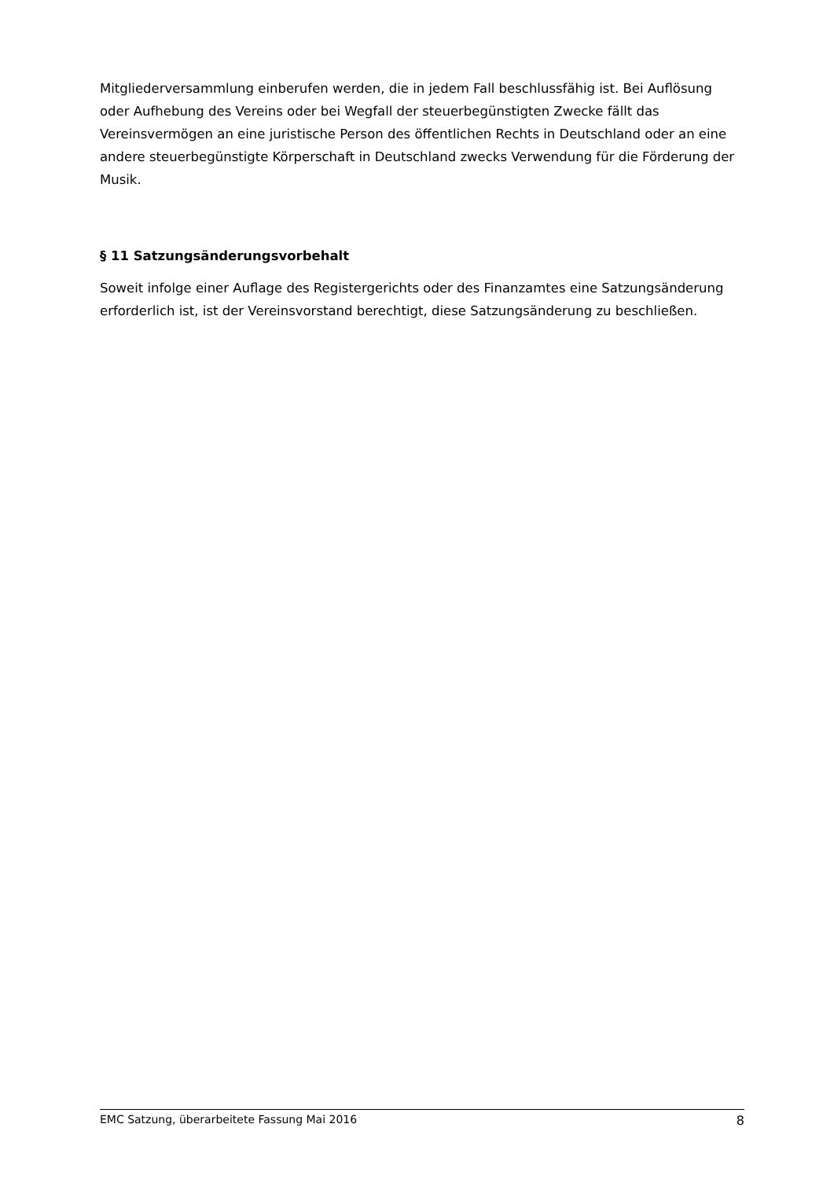Mitgliederversammlung einberufen werden, die in jedem Fall beschlussfähig ist. Bei Auflösung oder Aufhebung des Vereins oder bei Wegfall der steuerbegünstigten Zwecke fällt das Vereinsvermögen an eine juristische Person des öffentlichen Rechts in Deutschland oder an eine andere steuerbegünstigte Körperschaft in Deutschland zwecks Verwendung für die Förderung der Musik.
§ 11 Satzungsänderungsvorbehalt
Soweit infolge einer Auflage des Registergerichts oder des Finanzamtes eine Satzungsänderung erforderlich ist, ist der Vereinsvorstand berechtigt, diese Satzungsänderung zu beschließen.
EMC Satzung, überarbeitete Fassung Mai 2016 8